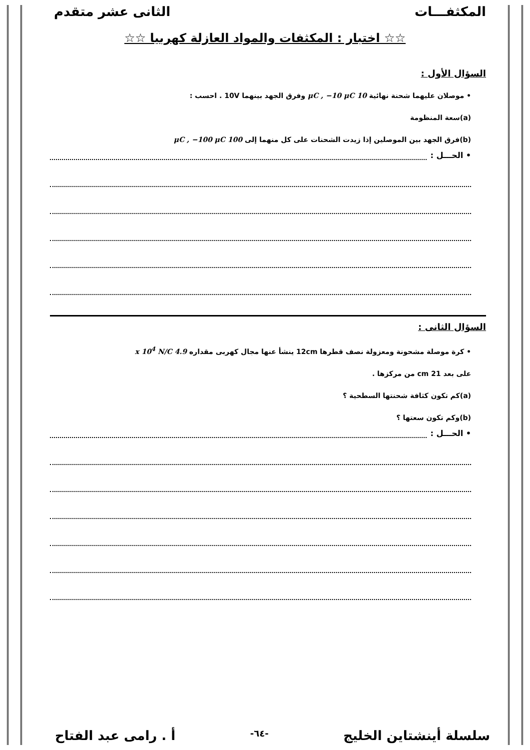المكثفـــات الثانى عشر متقدم
☆☆ اختبار : المكثفات والمواد العازلة كهربيا ☆☆
السؤال الأول :
• موصلان عليهما شحنة نهائية 10 μC , −10 μC وفرق الجهد بينهما 10V . احسب :
(a)سعة المنظومة
(b)فرق الجهد بين الموصلين إذا زيدت الشحنات على كل منهما إلى 100 μC , −100 μC
• الحـــل :
السؤال الثانى :
• كرة موصلة مشحونة ومعزولة نصف قطرها 12cm ينشأ عنها مجال كهربى مقداره 4.9 x 10<sup>4</sup> N/C
على بعد 21 cm من مركزها .
(a)كم تكون كثافة شحنتها السطحية ؟
(b)وكم تكون سعتها ؟
• الحـــل :
سلسلة أينشتاين الخليج -٦٤- أ . رامى عبد الفتاح